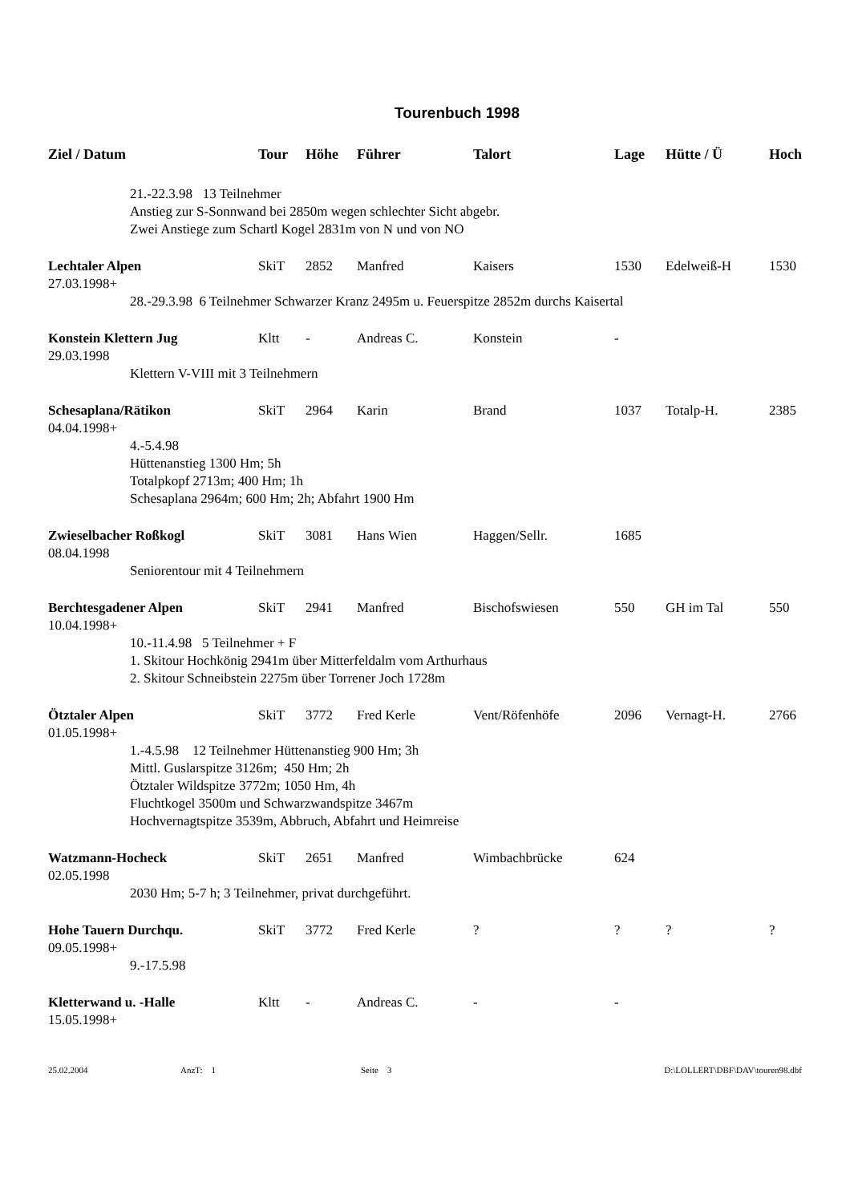Tourenbuch 1998
| Ziel / Datum | Tour | Höhe | Führer | Talort | Lage | Hütte / Ü | Hoch |
| --- | --- | --- | --- | --- | --- | --- | --- |
| 21.-22.3.98 13 Teilnehmer Anstieg zur S-Sonnwand bei 2850m wegen schlechter Sicht abgebr. Zwei Anstiege zum Schartl Kogel 2831m von N und von NO | | | | | | | |
| Lechtaler Alpen | SkiT | 2852 | Manfred | Kaisers | 1530 | Edelweiß-H | 1530 |
| 27.03.1998+ | | | | | | | |
| 28.-29.3.98 6 Teilnehmer Schwarzer Kranz 2495m u. Feuerspitze 2852m durchs Kaisertal | | | | | | | |
| Konstein Klettern Jug | Kltt | - | Andreas C. | Konstein | - | | |
| 29.03.1998 | | | | | | | |
| Klettern V-VIII mit 3 Teilnehmern | | | | | | | |
| Schesaplana/Rätikon | SkiT | 2964 | Karin | Brand | 1037 | Totalp-H. | 2385 |
| 04.04.1998+ | | | | | | | |
| 4.-5.4.98 Hüttenanstieg 1300 Hm; 5h Totalpkopf 2713m; 400 Hm; 1h Schesaplana 2964m; 600 Hm; 2h; Abfahrt 1900 Hm | | | | | | | |
| Zwieselbacher Roßkogl | SkiT | 3081 | Hans Wien | Haggen/Sellr. | 1685 | | |
| 08.04.1998 | | | | | | | |
| Seniorentour mit 4 Teilnehmern | | | | | | | |
| Berchtesgadener Alpen | SkiT | 2941 | Manfred | Bischofswiesen | 550 | GH im Tal | 550 |
| 10.04.1998+ | | | | | | | |
| 10.-11.4.98 5 Teilnehmer + F 1. Skitour Hochkönig 2941m über Mitterfeldalm vom Arthurhaus 2. Skitour Schneibstein 2275m über Torrener Joch 1728m | | | | | | | |
| Ötztaler Alpen | SkiT | 3772 | Fred Kerle | Vent/Röfenhöfe | 2096 | Vernagt-H. | 2766 |
| 01.05.1998+ | | | | | | | |
| 1.-4.5.98 12 Teilnehmer Hüttenanstieg 900 Hm; 3h Mittl. Guslarspitze 3126m; 450 Hm; 2h Ötztaler Wildspitze 3772m; 1050 Hm, 4h Fluchtkogel 3500m und Schwarzwandspitze 3467m Hochvernagtspitze 3539m, Abbruch, Abfahrt und Heimreise | | | | | | | |
| Watzmann-Hocheck | SkiT | 2651 | Manfred | Wimbachbrücke | 624 | | |
| 02.05.1998 | | | | | | | |
| 2030 Hm; 5-7 h; 3 Teilnehmer, privat durchgeführt. | | | | | | | |
| Hohe Tauern Durchqu. | SkiT | 3772 | Fred Kerle | ? | ? | ? | ? |
| 09.05.1998+ | | | | | | | |
| 9.-17.5.98 | | | | | | | |
| Kletterwand u. -Halle | Kltt | - | Andreas C. | - | - | | |
| 15.05.1998+ | | | | | | | |
25.02.2004 AnzT: 1 Seite 3 D:\LOLLERT\DBF\DAV\touren98.dbf